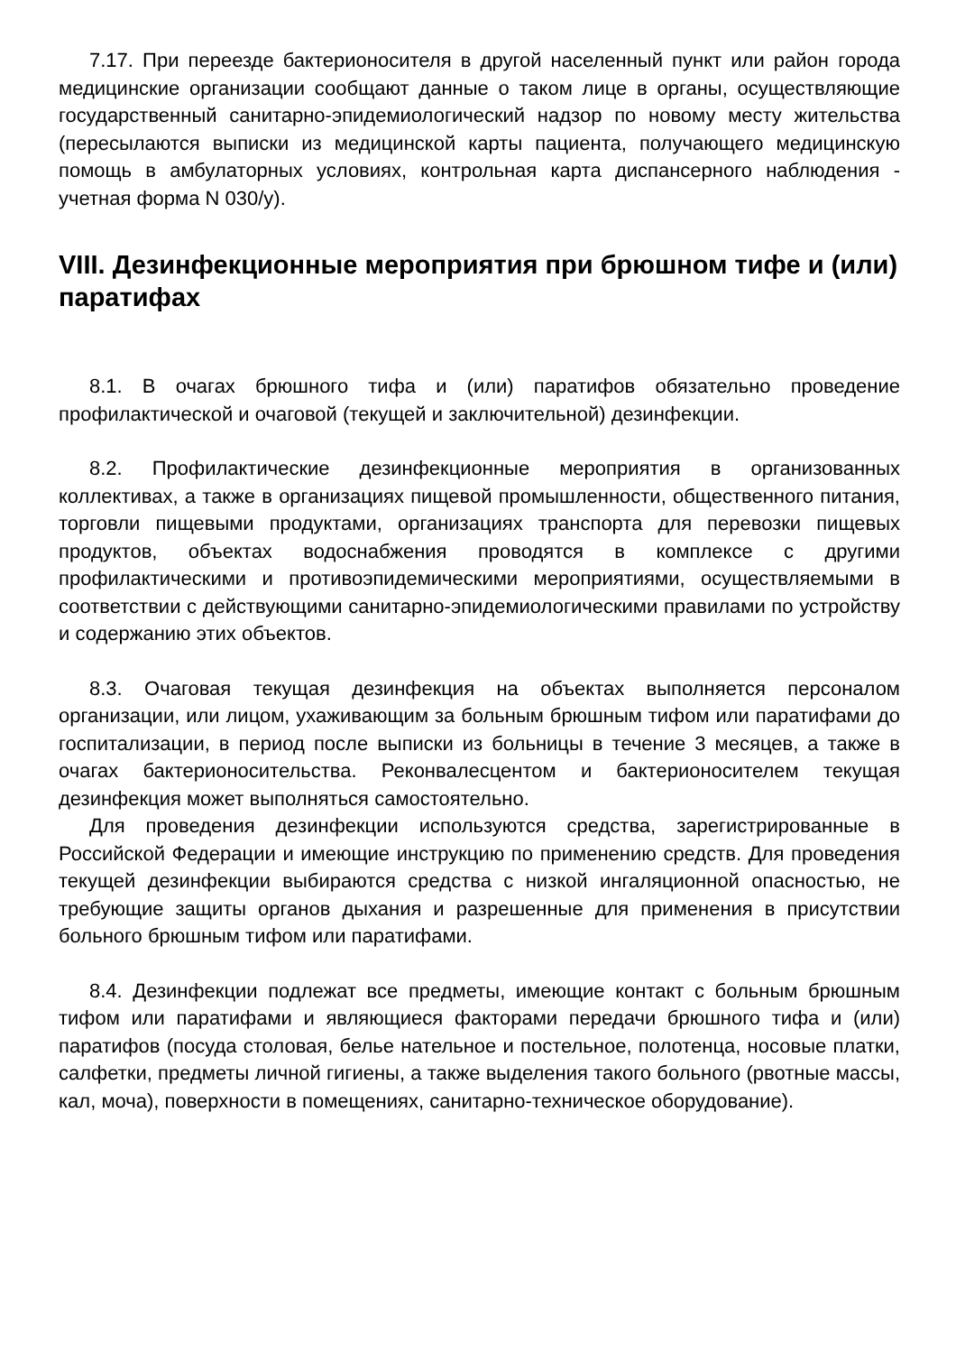7.17. При переезде бактерионосителя в другой населенный пункт или район города медицинские организации сообщают данные о таком лице в органы, осуществляющие государственный санитарно-эпидемиологический надзор по новому месту жительства (пересылаются выписки из медицинской карты пациента, получающего медицинскую помощь в амбулаторных условиях, контрольная карта диспансерного наблюдения - учетная форма N 030/у).
VIII. Дезинфекционные мероприятия при брюшном тифе и (или) паратифах
8.1. В очагах брюшного тифа и (или) паратифов обязательно проведение профилактической и очаговой (текущей и заключительной) дезинфекции.
8.2. Профилактические дезинфекционные мероприятия в организованных коллективах, а также в организациях пищевой промышленности, общественного питания, торговли пищевыми продуктами, организациях транспорта для перевозки пищевых продуктов, объектах водоснабжения проводятся в комплексе с другими профилактическими и противоэпидемическими мероприятиями, осуществляемыми в соответствии с действующими санитарно-эпидемиологическими правилами по устройству и содержанию этих объектов.
8.3. Очаговая текущая дезинфекция на объектах выполняется персоналом организации, или лицом, ухаживающим за больным брюшным тифом или паратифами до госпитализации, в период после выписки из больницы в течение 3 месяцев, а также в очагах бактерионосительства. Реконвалесцентом и бактерионосителем текущая дезинфекция может выполняться самостоятельно.
Для проведения дезинфекции используются средства, зарегистрированные в Российской Федерации и имеющие инструкцию по применению средств. Для проведения текущей дезинфекции выбираются средства с низкой ингаляционной опасностью, не требующие защиты органов дыхания и разрешенные для применения в присутствии больного брюшным тифом или паратифами.
8.4. Дезинфекции подлежат все предметы, имеющие контакт с больным брюшным тифом или паратифами и являющиеся факторами передачи брюшного тифа и (или) паратифов (посуда столовая, белье нательное и постельное, полотенца, носовые платки, салфетки, предметы личной гигиены, а также выделения такого больного (рвотные массы, кал, моча), поверхности в помещениях, санитарно-техническое оборудование).